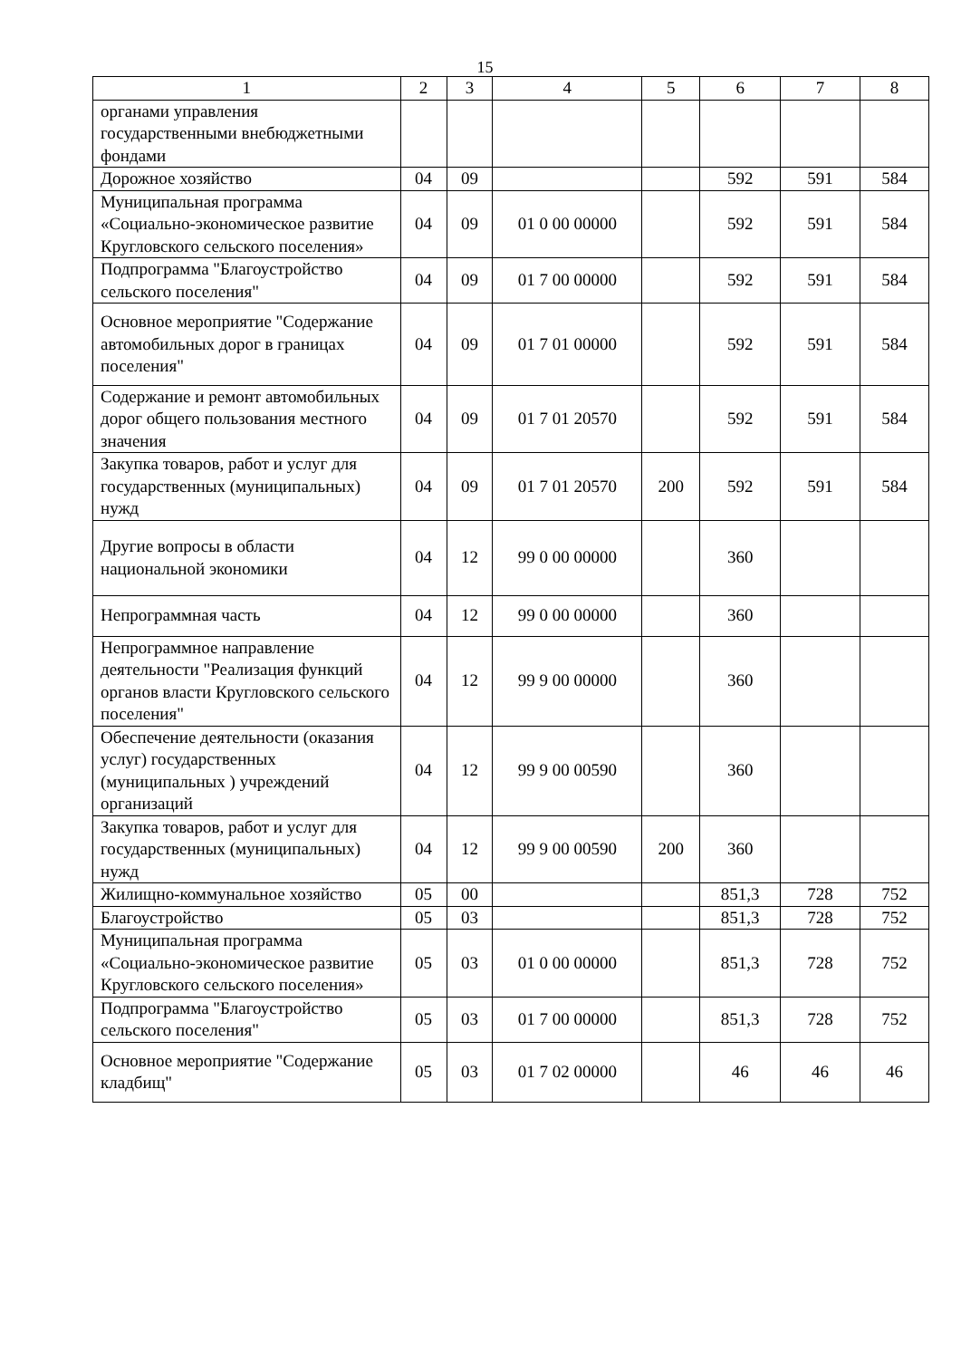15
| 1 | 2 | 3 | 4 | 5 | 6 | 7 | 8 |
| --- | --- | --- | --- | --- | --- | --- | --- |
| органами управления государственными внебюджетными фондами | | | | | | | |
| Дорожное хозяйство | 04 | 09 | | | 592 | 591 | 584 |
| Муниципальная программа «Социально-экономическое развитие Кругловского сельского поселения» | 04 | 09 | 01 0 00 00000 | | 592 | 591 | 584 |
| Подпрограмма "Благоустройство сельского поселения" | 04 | 09 | 01 7 00 00000 | | 592 | 591 | 584 |
| Основное мероприятие "Содержание автомобильных дорог в границах поселения" | 04 | 09 | 01 7 01 00000 | | 592 | 591 | 584 |
| Содержание и ремонт автомобильных дорог общего пользования местного значения | 04 | 09 | 01 7 01 20570 | | 592 | 591 | 584 |
| Закупка товаров, работ и услуг для государственных (муниципальных) нужд | 04 | 09 | 01 7 01 20570 | 200 | 592 | 591 | 584 |
| Другие вопросы в области национальной экономики | 04 | 12 | 99 0 00 00000 | | 360 | | |
| Непрограммная часть | 04 | 12 | 99 0 00 00000 | | 360 | | |
| Непрограммное направление деятельности "Реализация функций органов власти Кругловского сельского поселения" | 04 | 12 | 99 9 00 00000 | | 360 | | |
| Обеспечение деятельности (оказания услуг) государственных (муниципальных ) учреждений организаций | 04 | 12 | 99 9 00 00590 | | 360 | | |
| Закупка товаров, работ и услуг для государственных (муниципальных) нужд | 04 | 12 | 99 9 00 00590 | 200 | 360 | | |
| Жилищно-коммунальное хозяйство | 05 | 00 | | | 851,3 | 728 | 752 |
| Благоустройство | 05 | 03 | | | 851,3 | 728 | 752 |
| Муниципальная программа «Социально-экономическое развитие Кругловского сельского поселения» | 05 | 03 | 01 0 00 00000 | | 851,3 | 728 | 752 |
| Подпрограмма "Благоустройство сельского поселения" | 05 | 03 | 01 7 00 00000 | | 851,3 | 728 | 752 |
| Основное мероприятие "Содержание кладбищ" | 05 | 03 | 01 7 02 00000 | | 46 | 46 | 46 |